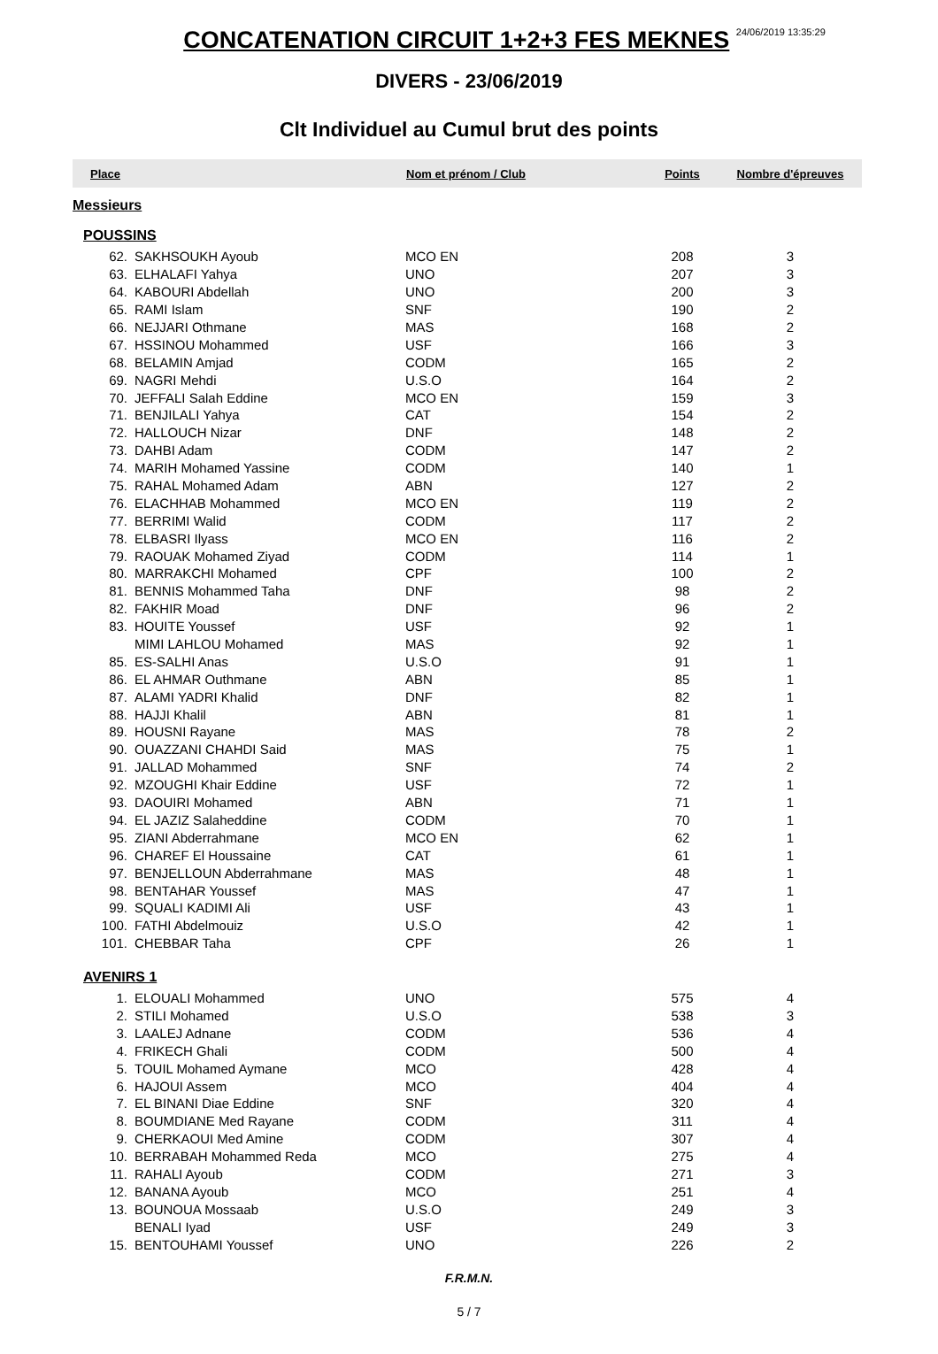CONCATENATION CIRCUIT 1+2+3 FES MEKNES 24/06/2019 13:35:29
DIVERS - 23/06/2019
Clt Individuel au Cumul brut des points
| Place | | Nom et prénom / Club | Points | Nombre d'épreuves |
| --- | --- | --- | --- | --- |
| Messieurs | | | | |
| POUSSINS | | | | |
| 62. | SAKHSOUKH Ayoub | MCO EN | 208 | 3 |
| 63. | ELHALAFI Yahya | UNO | 207 | 3 |
| 64. | KABOURI Abdellah | UNO | 200 | 3 |
| 65. | RAMI Islam | SNF | 190 | 2 |
| 66. | NEJJARI Othmane | MAS | 168 | 2 |
| 67. | HSSINOU Mohammed | USF | 166 | 3 |
| 68. | BELAMIN Amjad | CODM | 165 | 2 |
| 69. | NAGRI Mehdi | U.S.O | 164 | 2 |
| 70. | JEFFALI Salah Eddine | MCO EN | 159 | 3 |
| 71. | BENJILALI Yahya | CAT | 154 | 2 |
| 72. | HALLOUCH Nizar | DNF | 148 | 2 |
| 73. | DAHBI Adam | CODM | 147 | 2 |
| 74. | MARIH Mohamed Yassine | CODM | 140 | 1 |
| 75. | RAHAL Mohamed Adam | ABN | 127 | 2 |
| 76. | ELACHHAB Mohammed | MCO EN | 119 | 2 |
| 77. | BERRIMI Walid | CODM | 117 | 2 |
| 78. | ELBASRI Ilyass | MCO EN | 116 | 2 |
| 79. | RAOUAK Mohamed Ziyad | CODM | 114 | 1 |
| 80. | MARRAKCHI Mohamed | CPF | 100 | 2 |
| 81. | BENNIS Mohammed Taha | DNF | 98 | 2 |
| 82. | FAKHIR Moad | DNF | 96 | 2 |
| 83. | HOUITE Youssef | USF | 92 | 1 |
| | MIMI LAHLOU Mohamed | MAS | 92 | 1 |
| 85. | ES-SALHI Anas | U.S.O | 91 | 1 |
| 86. | EL AHMAR Outhmane | ABN | 85 | 1 |
| 87. | ALAMI YADRI Khalid | DNF | 82 | 1 |
| 88. | HAJJI Khalil | ABN | 81 | 1 |
| 89. | HOUSNI Rayane | MAS | 78 | 2 |
| 90. | OUAZZANI CHAHDI Said | MAS | 75 | 1 |
| 91. | JALLAD Mohammed | SNF | 74 | 2 |
| 92. | MZOUGHI Khair Eddine | USF | 72 | 1 |
| 93. | DAOUIRI Mohamed | ABN | 71 | 1 |
| 94. | EL JAZIZ Salaheddine | CODM | 70 | 1 |
| 95. | ZIANI Abderrahmane | MCO EN | 62 | 1 |
| 96. | CHAREF El Houssaine | CAT | 61 | 1 |
| 97. | BENJELLOUN Abderrahmane | MAS | 48 | 1 |
| 98. | BENTAHAR Youssef | MAS | 47 | 1 |
| 99. | SQUALI KADIMI Ali | USF | 43 | 1 |
| 100. | FATHI Abdelmouiz | U.S.O | 42 | 1 |
| 101. | CHEBBAR Taha | CPF | 26 | 1 |
| AVENIRS 1 | | | | |
| 1. | ELOUALI Mohammed | UNO | 575 | 4 |
| 2. | STILI Mohamed | U.S.O | 538 | 3 |
| 3. | LAALEJ Adnane | CODM | 536 | 4 |
| 4. | FRIKECH Ghali | CODM | 500 | 4 |
| 5. | TOUIL Mohamed Aymane | MCO | 428 | 4 |
| 6. | HAJOUI Assem | MCO | 404 | 4 |
| 7. | EL BINANI Diae Eddine | SNF | 320 | 4 |
| 8. | BOUMDIANE Med Rayane | CODM | 311 | 4 |
| 9. | CHERKAOUI Med Amine | CODM | 307 | 4 |
| 10. | BERRABAH Mohammed Reda | MCO | 275 | 4 |
| 11. | RAHALI Ayoub | CODM | 271 | 3 |
| 12. | BANANA Ayoub | MCO | 251 | 4 |
| 13. | BOUNOUA Mossaab | U.S.O | 249 | 3 |
| | BENALI Iyad | USF | 249 | 3 |
| 15. | BENTOUHAMI Youssef | UNO | 226 | 2 |
F.R.M.N.
5 / 7